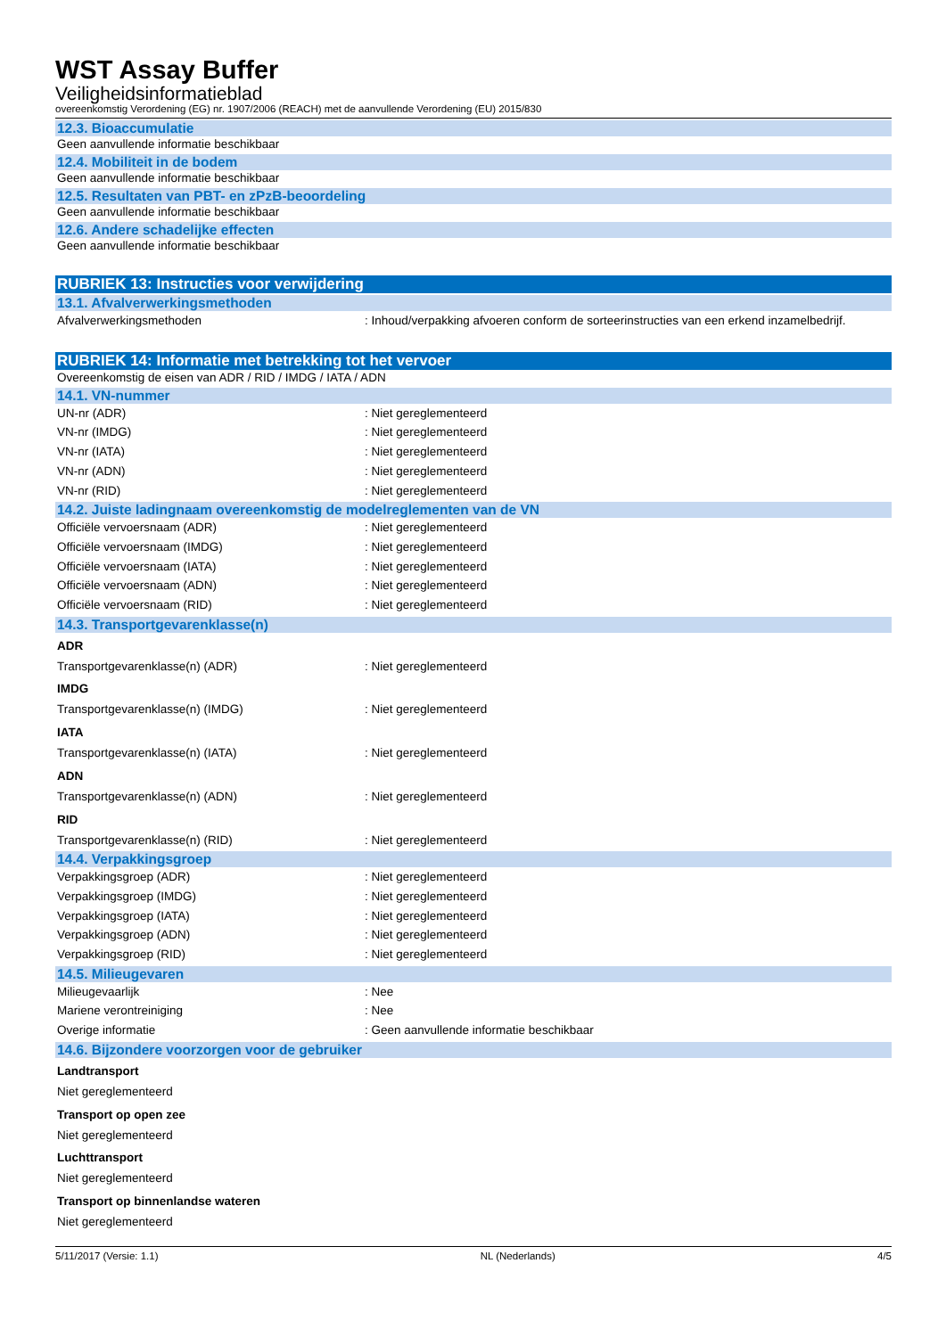WST Assay Buffer
Veiligheidsinformatieblad
overeenkomstig Verordening (EG) nr. 1907/2006 (REACH) met de aanvullende Verordening (EU) 2015/830
12.3. Bioaccumulatie
Geen aanvullende informatie beschikbaar
12.4. Mobiliteit in de bodem
Geen aanvullende informatie beschikbaar
12.5. Resultaten van PBT- en zPzB-beoordeling
Geen aanvullende informatie beschikbaar
12.6. Andere schadelijke effecten
Geen aanvullende informatie beschikbaar
RUBRIEK 13: Instructies voor verwijdering
13.1. Afvalverwerkingsmethoden
Afvalverwerkingsmethoden: Inhoud/verpakking afvoeren conform de sorteerinstructies van een erkend inzamelbedrijf.
RUBRIEK 14: Informatie met betrekking tot het vervoer
Overeenkomstig de eisen van ADR / RID / IMDG / IATA / ADN
14.1. VN-nummer
UN-nr (ADR): Niet gereglementeerd
VN-nr (IMDG): Niet gereglementeerd
VN-nr (IATA): Niet gereglementeerd
VN-nr (ADN): Niet gereglementeerd
VN-nr (RID): Niet gereglementeerd
14.2. Juiste ladingnaam overeenkomstig de modelreglementen van de VN
Officiële vervoersnaam (ADR): Niet gereglementeerd
Officiële vervoersnaam (IMDG): Niet gereglementeerd
Officiële vervoersnaam (IATA): Niet gereglementeerd
Officiële vervoersnaam (ADN): Niet gereglementeerd
Officiële vervoersnaam (RID): Niet gereglementeerd
14.3. Transportgevarenklasse(n)
ADR
Transportgevarenklasse(n) (ADR): Niet gereglementeerd
IMDG
Transportgevarenklasse(n) (IMDG): Niet gereglementeerd
IATA
Transportgevarenklasse(n) (IATA): Niet gereglementeerd
ADN
Transportgevarenklasse(n) (ADN): Niet gereglementeerd
RID
Transportgevarenklasse(n) (RID): Niet gereglementeerd
14.4. Verpakkingsgroep
Verpakkingsgroep (ADR): Niet gereglementeerd
Verpakkingsgroep (IMDG): Niet gereglementeerd
Verpakkingsgroep (IATA): Niet gereglementeerd
Verpakkingsgroep (ADN): Niet gereglementeerd
Verpakkingsgroep (RID): Niet gereglementeerd
14.5. Milieugevaren
Milieugevaarlijk: Nee
Mariene verontreiniging: Nee
Overige informatie: Geen aanvullende informatie beschikbaar
14.6. Bijzondere voorzorgen voor de gebruiker
Landtransport
Niet gereglementeerd
Transport op open zee
Niet gereglementeerd
Luchttransport
Niet gereglementeerd
Transport op binnenlandse wateren
Niet gereglementeerd
5/11/2017 (Versie: 1.1) NL (Nederlands) 4/5